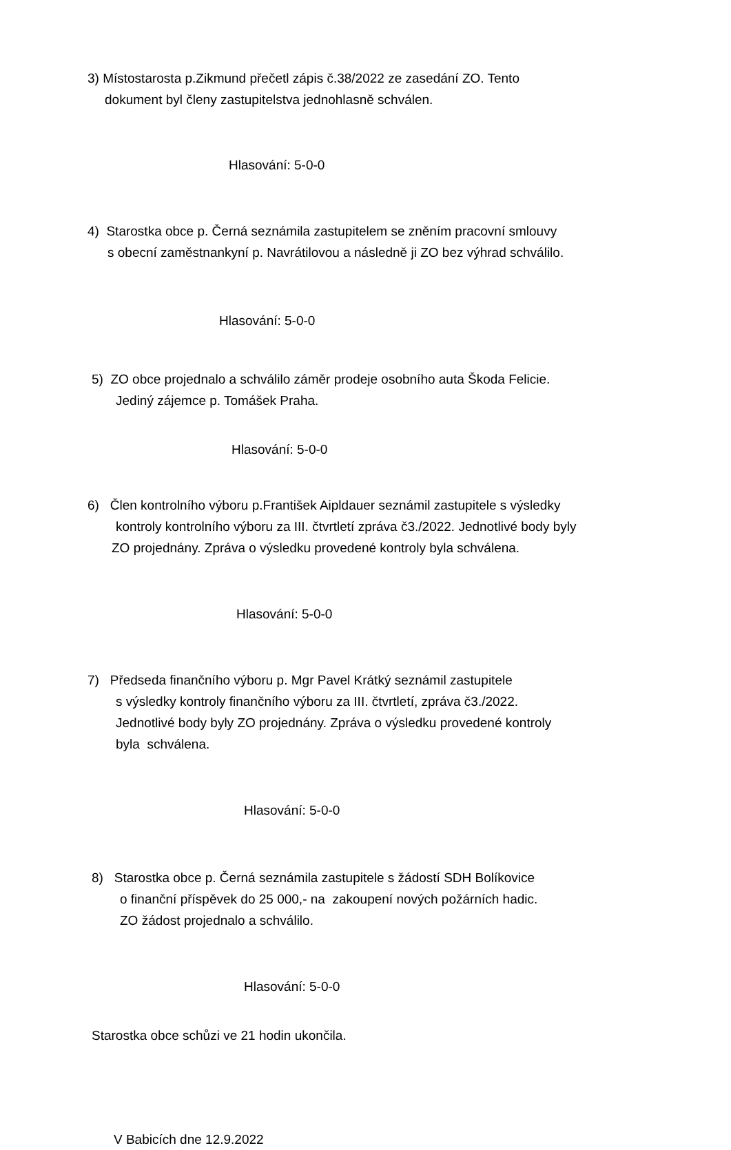3) Místostarosta p.Zikmund přečetl zápis č.38/2022 ze zasedání ZO. Tento
dokument byl členy zastupitelstva jednohlasně schválen.
Hlasování: 5-0-0
4) Starostka obce p. Černá seznámila zastupitelem se zněním pracovní smlouvy
s obecní zaměstnankyní p. Navrátilovou a následně ji ZO bez výhrad schválilo.
Hlasování: 5-0-0
5) ZO obce projednalo a schválilo záměr prodeje osobního auta Škoda Felicie.
Jediný zájemce p. Tomášek Praha.
Hlasování: 5-0-0
6) Člen kontrolního výboru p.František Aipldauer seznámil zastupitele s výsledky
kontroly kontrolního výboru za III. čtvrtletí zpráva č3./2022. Jednotlivé body byly
ZO projednány. Zpráva o výsledku provedené kontroly byla schválena.
Hlasování: 5-0-0
7) Předseda finančního výboru p. Mgr Pavel Krátký seznámil zastupitele
s výsledky kontroly finančního výboru za III. čtvrtletí, zpráva č3./2022.
Jednotlivé body byly ZO projednány. Zpráva o výsledku provedené kontroly
byla schválena.
Hlasování: 5-0-0
8) Starostka obce p. Černá seznámila zastupitele s žádostí SDH Bolíkovice
o finanční příspěvek do 25 000,- na zakoupení nových požárních hadic.
ZO žádost projednalo a schválilo.
Hlasování: 5-0-0
Starostka obce schůzi ve 21 hodin ukončila.
V Babicích dne 12.9.2022